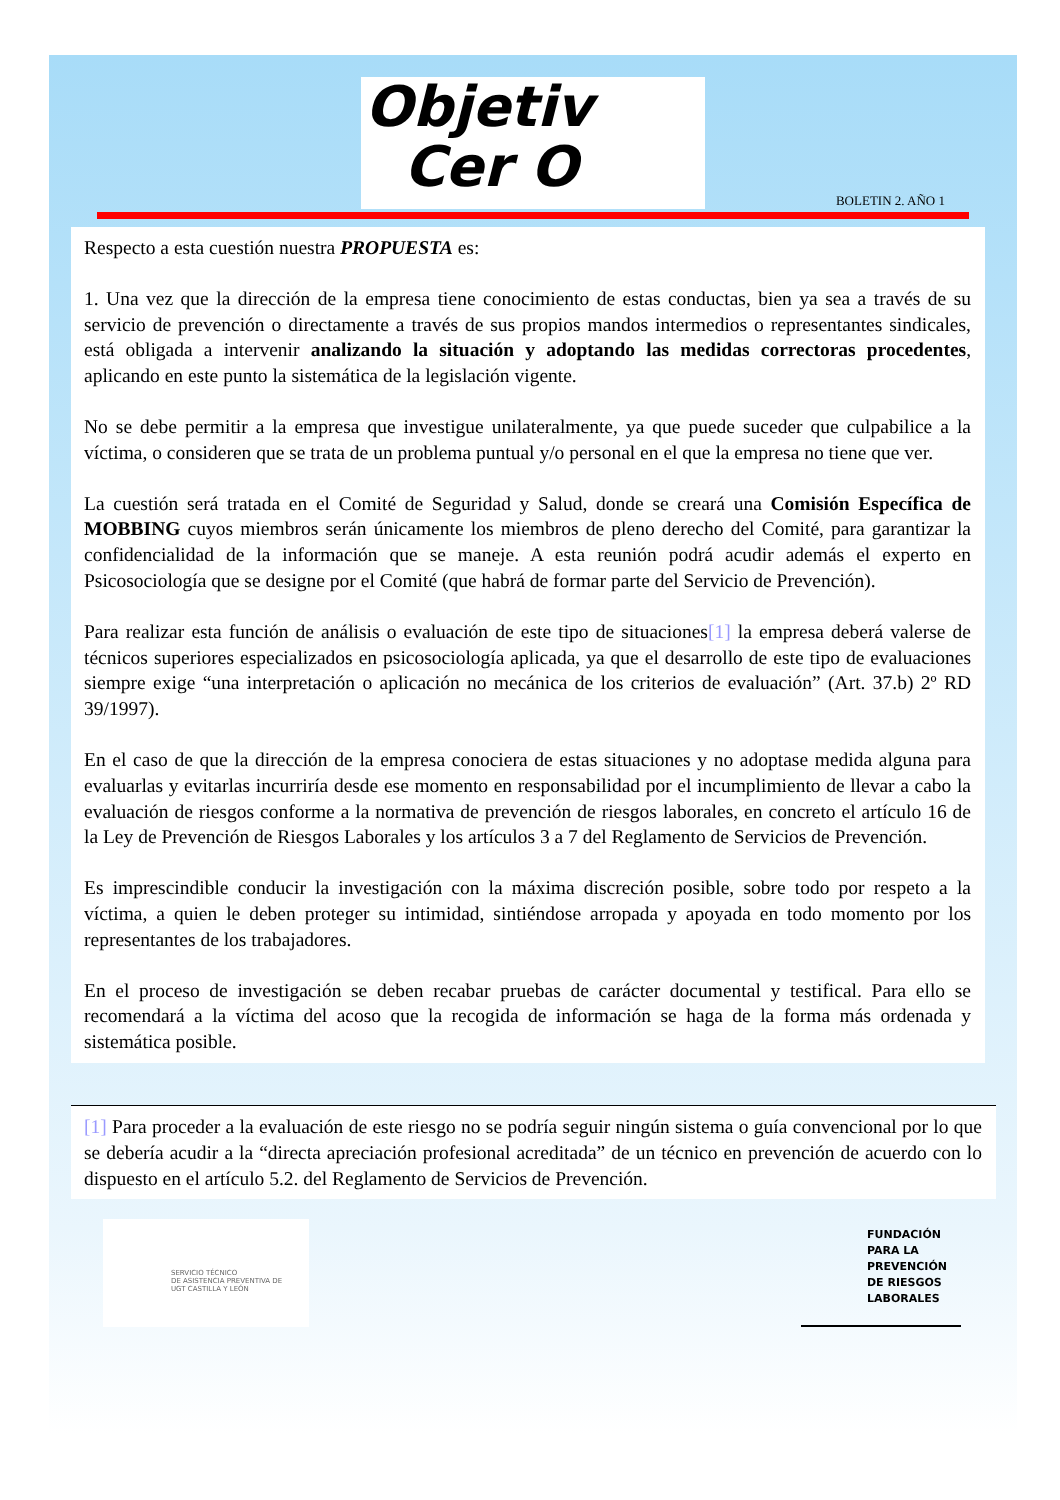Objetiv
Cer O
BOLETIN 2. AÑO 1
Respecto a esta cuestión nuestra PROPUESTA es:
1. Una vez que la dirección de la empresa tiene conocimiento de estas conductas, bien ya sea a través de su servicio de prevención o directamente a través de sus propios mandos intermedios o representantes sindicales, está obligada a intervenir analizando la situación y adoptando las medidas correctoras procedentes, aplicando en este punto la sistemática de la legislación vigente.
No se debe permitir a la empresa que investigue unilateralmente, ya que puede suceder que culpabilice a la víctima, o consideren que se trata de un problema puntual y/o personal en el que la empresa no tiene que ver.
La cuestión será tratada en el Comité de Seguridad y Salud, donde se creará una Comisión Específica de MOBBING cuyos miembros serán únicamente los miembros de pleno derecho del Comité, para garantizar la confidencialidad de la información que se maneje. A esta reunión podrá acudir además el experto en Psicosociología que se designe por el Comité (que habrá de formar parte del Servicio de Prevención).
Para realizar esta función de análisis o evaluación de este tipo de situaciones[1] la empresa deberá valerse de técnicos superiores especializados en psicosociología aplicada, ya que el desarrollo de este tipo de evaluaciones siempre exige “una interpretación o aplicación no mecánica de los criterios de evaluación” (Art. 37.b) 2º RD 39/1997).
En el caso de que la dirección de la empresa conociera de estas situaciones y no adoptase medida alguna para evaluarlas y evitarlas incurriría desde ese momento en responsabilidad por el incumplimiento de llevar a cabo la evaluación de riesgos conforme a la normativa de prevención de riesgos laborales, en concreto el artículo 16 de la Ley de Prevención de Riesgos Laborales y los artículos 3 a 7 del Reglamento de Servicios de Prevención.
Es imprescindible conducir la investigación con la máxima discreción posible, sobre todo por respeto a la víctima, a quien le deben proteger su intimidad, sintiéndose arropada y apoyada en todo momento por los representantes de los trabajadores.
En el proceso de investigación se deben recabar pruebas de carácter documental y testifical. Para ello se recomendará a la víctima del acoso que la recogida de información se haga de la forma más ordenada y sistemática posible.
[1] Para proceder a la evaluación de este riesgo no se podría seguir ningún sistema o guía convencional por lo que se debería acudir a la “directa apreciación profesional acreditada” de un técnico en prevención de acuerdo con lo dispuesto en el artículo 5.2. del Reglamento de Servicios de Prevención.
SERVICIO TÉCNICO
DE ASISTENCIA PREVENTIVA DE
UGT CASTILLA Y LEÓN
FUNDACIÓN
PARA LA
PREVENCIÓN
DE RIESGOS
LABORALES